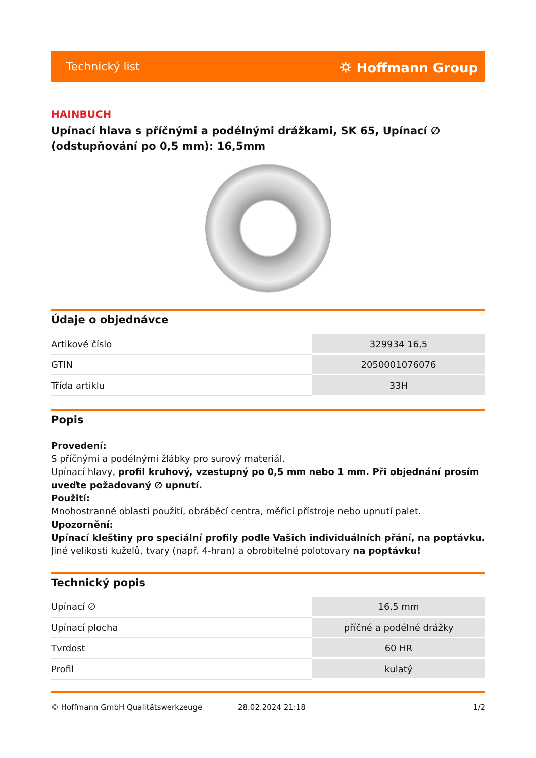Technický list ⛭ Hoffmann Group
HAINBUCH
Upínací hlava s příčnými a podélnými drážkami, SK 65, Upínací ∅ (odstupňování po 0,5 mm): 16,5mm
Údaje o objednávce
| Artikové číslo | 329934 16,5 |
| GTIN | 2050001076076 |
| Třída artiklu | 33H |
Popis
Provedení:
S příčnými a podélnými žlábky pro surový materiál.
Upínací hlavy, profil kruhový, vzestupný po 0,5 mm nebo 1 mm. Při objednání prosím uveďte požadovaný ∅ upnutí.
Použití:
Mnohostranné oblasti použití, obráběcí centra, měřicí přístroje nebo upnutí palet.
Upozornění:
Upínací kleštiny pro speciální profily podle Vašich individuálních přání, na poptávku.
Jiné velikosti kuželů, tvary (např. 4-hran) a obrobitelné polotovary na poptávku!
Technický popis
| Upínací ∅ | 16,5 mm |
| Upínací plocha | příčné a podélné drážky |
| Tvrdost | 60 HR |
| Profil | kulatý |
© Hoffmann GmbH Qualitätswerkzeuge 28.02.2024 21:18 1/2